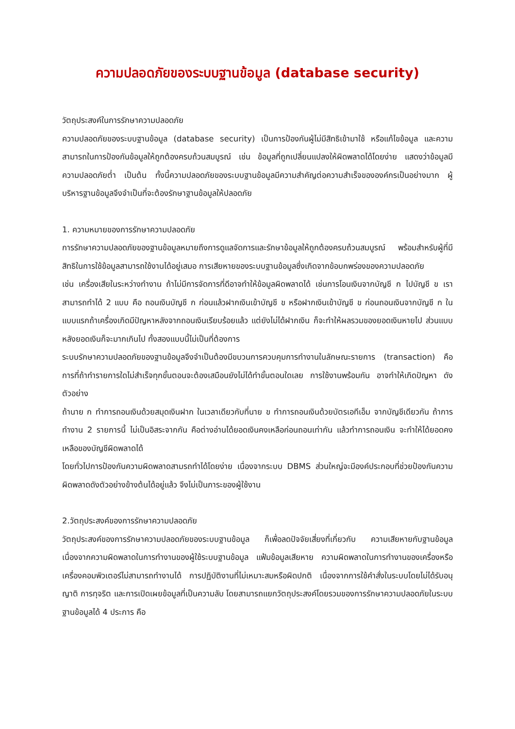ความปลอดภัยของระบบฐานข้อมูล (database security)
วัตถุประสงค์ในการรักษาความปลอดภัย
ความปลอดภัยของระบบฐานข้อมูล (database security) เป็นการป้องกันผู้ไม่มีสิทธิเข้ามาใช้ หรือแก้ไขข้อมูล และความสามารถในการป้องกันข้อมูลให้ถูกต้องครบถ้วนสมบูรณ์ เช่น ข้อมูลที่ถูกเปลี่ยนแปลงให้ผิดพลาดได้โดยง่าย แสดงว่าข้อมูลมีความปลอดภัยต่ำ เป็นต้น ทั้งนี้ความปลอดภัยของระบบฐานข้อมูลมีความสำคัญต่อความสำเร็จขององค์กรเป็นอย่างมาก ผู้บริหารฐานข้อมูลจึงจำเป็นที่จะต้องรักษาฐานข้อมูลให้ปลอดภัย
1. ความหมายของการรักษาความปลอดภัย
การรักษาความปลอดภัยของฐานข้อมูลหมายถึงการดูแลจัดการและรักษาข้อมูลให้ถูกต้องครบถ้วนสมบูรณ์ พร้อมสำหรับผู้ที่มีสิทธิในการใช้ข้อมูลสามารถใช้งานได้อยู่เสมอ การเสียหายของระบบฐานข้อมูลซึ่งเกิดจากข้อบกพร่องของความปลอดภัย
เช่น เครื่องเสียในระหว่างทำงาน ถ้าไม่มีการจัดการที่ดีอาจทำให้ข้อมูลผิดพลาดได้ เช่นการโอนเงินจากบัญชี ก ไปบัญชี ข เราสามารถทำได้ 2 แบบ คือ ถอนเงินบัญชี ก ก่อนแล้วฝากเงินเข้าบัญชี ข หรือฝากเงินเข้าบัญชี ข ก่อนถอนเงินจากบัญชี ก ในแบบแรกถ้าเครื่องเกิดมีปัญหาหลังจากถอนเงินเรียบร้อยแล้ว แต่ยังไม่ได้ฝากเงิน ก็จะทำให้ผลรวมของยอดเงินหายไป ส่วนแบบหลังยอดเงินก็จะมากเกินไป ทั้งสองแบบนี้ไม่เป็นที่ต้องการ
ระบบรักษาความปลอดภัยของฐานข้อมูลจึงจำเป็นต้องมีขบวนการควบคุมการทำงานในลักษณะรายการ (transaction) คือการที่ถ้าทำรายการใดไม่สำเร็จทุกขั้นตอนจะต้องเสมือนยังไม่ได้ทำขั้นตอนใดเลย การใช้งานพร้อมกัน อาจทำให้เกิดปัญหา ดังตัวอย่าง
ถ้านาย ก ทำการถอนเงินด้วยสมุดเงินฝาก ในเวลาเดียวกับที่นาย ข ทำการถอนเงินด้วยบัตรเอทีเอ็ม จากบัญชีเดียวกัน ถ้าการทำงาน 2 รายการนี้ ไม่เป็นอิสระจากกัน คือต่างอ่านได้ยอดเงินคงเหลือก่อนถอนเท่ากัน แล้วทำการถอนเงิน จะทำให้ได้ยอดคงเหลือของบัญชีผิดพลาดได้
โดยทั่วไปการป้องกันความผิดพลาดสามรถทำได้โดยง่าย เนื่องจากระบบ DBMS ส่วนใหญ่จะมีองค์ประกอบที่ช่วยป้องกันความผิดพลาดดังตัวอย่างข้างต้นได้อยู่แล้ว จึงไม่เป็นภาระของผู้ใช้งาน
2.วัตถุประสงค์ของการรักษาความปลอดภัย
วัตถุประสงค์ของการรักษาความปลอดภัยของระบบฐานข้อมูล ก็เพื่อลดปัจจัยเสี่ยงที่เกี่ยวกับ ความเสียหายกับฐานข้อมูล เนื่องจากความผิดพลาดในการทำงานของผู้ใช้ระบบฐานข้อมูล แฟ้มข้อมูลเสียหาย ความผิดพลาดในการทำงานของเครื่องหรือเครื่องคอมพิวเตอร์ไม่สามารถทำงานได้ การปฏิบัติงานที่ไม่เหมาะสมหรือผิดปกติ เนื่องจากการใช้คำสั่งในระบบโดยไม่ได้รับอนุญาติ การทุจริต และการเปิดเผยข้อมูลที่เป็นความลับ โดยสามารถแยกวัตถุประสงค์โดยรวมของการรักษาความปลอดภัยในระบบฐานข้อมูลได้ 4 ประการ คือ